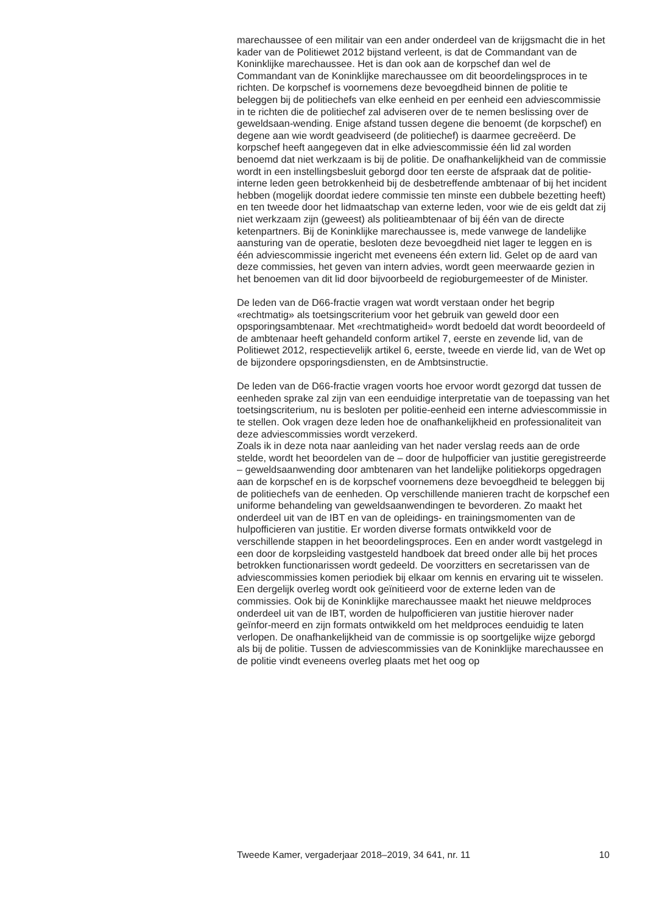marechaussee of een militair van een ander onderdeel van de krijgsmacht die in het kader van de Politiewet 2012 bijstand verleent, is dat de Commandant van de Koninklijke marechaussee. Het is dan ook aan de korpschef dan wel de Commandant van de Koninklijke marechaussee om dit beoordelingsproces in te richten. De korpschef is voornemens deze bevoegdheid binnen de politie te beleggen bij de politiechefs van elke eenheid en per eenheid een adviescommissie in te richten die de politiechef zal adviseren over de te nemen beslissing over de geweldsaan-wending. Enige afstand tussen degene die benoemt (de korpschef) en degene aan wie wordt geadviseerd (de politiechef) is daarmee gecreëerd. De korpschef heeft aangegeven dat in elke adviescommissie één lid zal worden benoemd dat niet werkzaam is bij de politie. De onafhankelijkheid van de commissie wordt in een instellingsbesluit geborgd door ten eerste de afspraak dat de politie-interne leden geen betrokkenheid bij de desbetreffende ambtenaar of bij het incident hebben (mogelijk doordat iedere commissie ten minste een dubbele bezetting heeft) en ten tweede door het lidmaatschap van externe leden, voor wie de eis geldt dat zij niet werkzaam zijn (geweest) als politieambtenaar of bij één van de directe ketenpartners. Bij de Koninklijke marechaussee is, mede vanwege de landelijke aansturing van de operatie, besloten deze bevoegdheid niet lager te leggen en is één adviescommissie ingericht met eveneens één extern lid. Gelet op de aard van deze commissies, het geven van intern advies, wordt geen meerwaarde gezien in het benoemen van dit lid door bijvoorbeeld de regioburgemeester of de Minister.
De leden van de D66-fractie vragen wat wordt verstaan onder het begrip «rechtmatig» als toetsingscriterium voor het gebruik van geweld door een opsporingsambtenaar. Met «rechtmatigheid» wordt bedoeld dat wordt beoordeeld of de ambtenaar heeft gehandeld conform artikel 7, eerste en zevende lid, van de Politiewet 2012, respectievelijk artikel 6, eerste, tweede en vierde lid, van de Wet op de bijzondere opsporingsdiensten, en de Ambtsinstructie.
De leden van de D66-fractie vragen voorts hoe ervoor wordt gezorgd dat tussen de eenheden sprake zal zijn van een eenduidige interpretatie van de toepassing van het toetsingscriterium, nu is besloten per politie-eenheid een interne adviescommissie in te stellen. Ook vragen deze leden hoe de onafhankelijkheid en professionaliteit van deze adviescommissies wordt verzekerd.
Zoals ik in deze nota naar aanleiding van het nader verslag reeds aan de orde stelde, wordt het beoordelen van de – door de hulpofficier van justitie geregistreerde – geweldsaanwending door ambtenaren van het landelijke politiekorps opgedragen aan de korpschef en is de korpschef voornemens deze bevoegdheid te beleggen bij de politiechefs van de eenheden. Op verschillende manieren tracht de korpschef een uniforme behandeling van geweldsaanwendingen te bevorderen. Zo maakt het onderdeel uit van de IBT en van de opleidings- en trainingsmomenten van de hulpofficieren van justitie. Er worden diverse formats ontwikkeld voor de verschillende stappen in het beoordelingsproces. Een en ander wordt vastgelegd in een door de korpsleiding vastgesteld handboek dat breed onder alle bij het proces betrokken functionarissen wordt gedeeld. De voorzitters en secretarissen van de adviescommissies komen periodiek bij elkaar om kennis en ervaring uit te wisselen. Een dergelijk overleg wordt ook geïnitieerd voor de externe leden van de commissies. Ook bij de Koninklijke marechaussee maakt het nieuwe meldproces onderdeel uit van de IBT, worden de hulpofficieren van justitie hierover nader geïnfor-meerd en zijn formats ontwikkeld om het meldproces eenduidig te laten verlopen. De onafhankelijkheid van de commissie is op soortgelijke wijze geborgd als bij de politie. Tussen de adviescommissies van de Koninklijke marechaussee en de politie vindt eveneens overleg plaats met het oog op
Tweede Kamer, vergaderjaar 2018–2019, 34 641, nr. 11 10